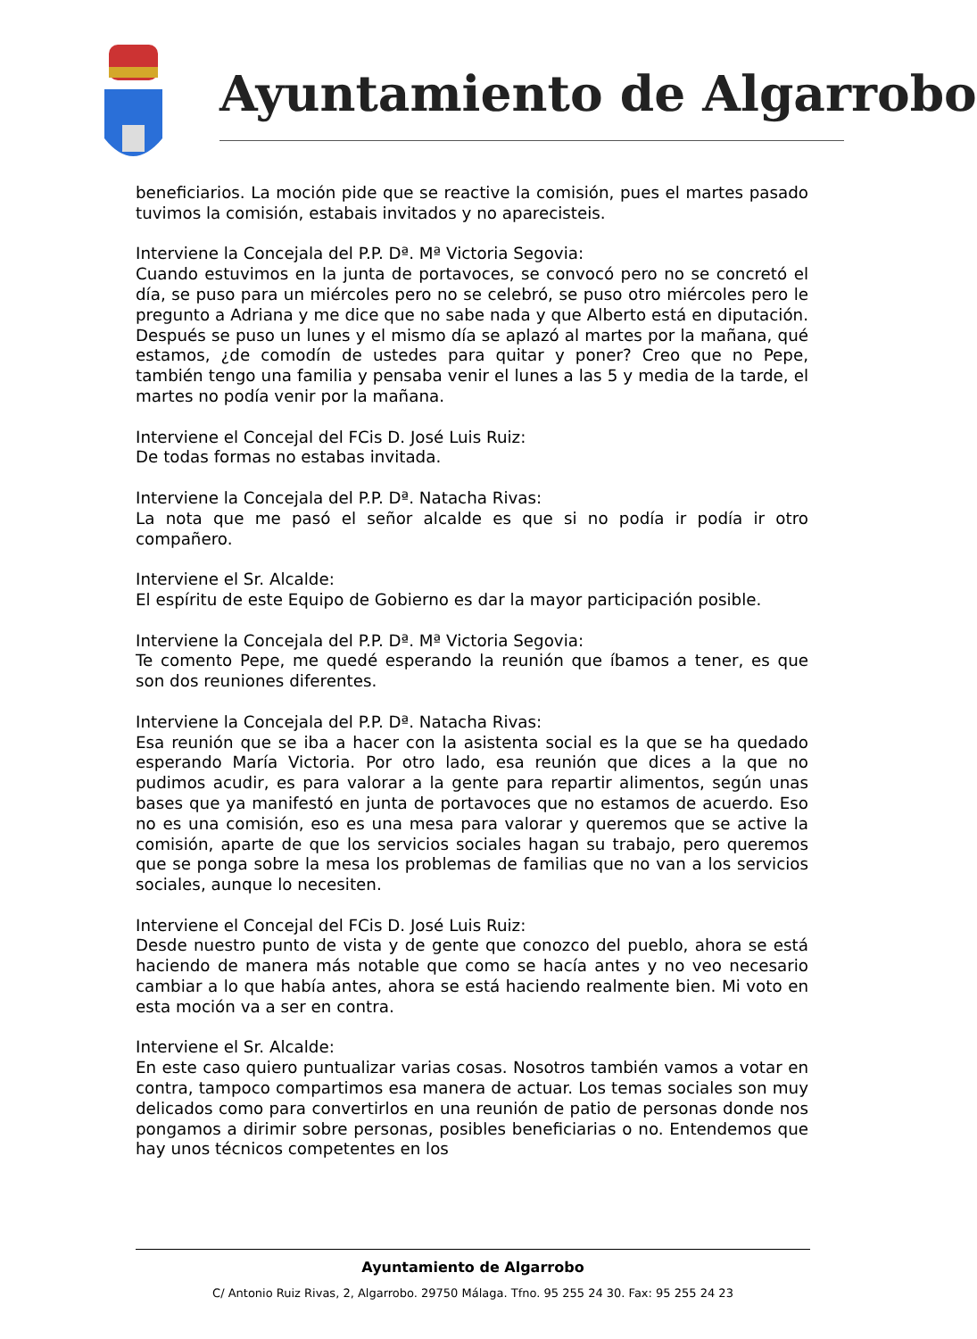Ayuntamiento de Algarrobo
beneficiarios. La moción pide que se reactive la comisión, pues el martes pasado tuvimos la comisión, estabais invitados y no aparecisteis.
Interviene la Concejala del P.P. Dª. Mª Victoria Segovia:
Cuando estuvimos en la junta de portavoces, se convocó pero no se concretó el día, se puso para un miércoles pero no se celebró, se puso otro miércoles pero le pregunto a Adriana y me dice que no sabe nada y que Alberto está en diputación. Después se puso un lunes y el mismo día se aplazó al martes por la mañana, qué estamos, ¿de comodín de ustedes para quitar y poner? Creo que no Pepe, también tengo una familia y pensaba venir el lunes a las 5 y media de la tarde, el martes no podía venir por la mañana.
Interviene el Concejal del FCis D. José Luis Ruiz:
De todas formas no estabas invitada.
Interviene la Concejala del P.P. Dª. Natacha Rivas:
La nota que me pasó el señor alcalde es que si no podía ir podía ir otro compañero.
Interviene el Sr. Alcalde:
El espíritu de este Equipo de Gobierno es dar la mayor participación posible.
Interviene la Concejala del P.P. Dª. Mª Victoria Segovia:
Te comento Pepe, me quedé esperando la reunión que íbamos a tener, es que son dos reuniones diferentes.
Interviene la Concejala del P.P. Dª. Natacha Rivas:
Esa reunión que se iba a hacer con la asistenta social es la que se ha quedado esperando María Victoria. Por otro lado, esa reunión que dices a la que no pudimos acudir, es para valorar a la gente para repartir alimentos, según unas bases que ya manifestó en junta de portavoces que no estamos de acuerdo. Eso no es una comisión, eso es una mesa para valorar y queremos que se active la comisión, aparte de que los servicios sociales hagan su trabajo, pero queremos que se ponga sobre la mesa los problemas de familias que no van a los servicios sociales, aunque lo necesiten.
Interviene el Concejal del FCis D. José Luis Ruiz:
Desde nuestro punto de vista y de gente que conozco del pueblo, ahora se está haciendo de manera más notable que como se hacía antes y no veo necesario cambiar a lo que había antes, ahora se está haciendo realmente bien. Mi voto en esta moción va a ser en contra.
Interviene el Sr. Alcalde:
En este caso quiero puntualizar varias cosas. Nosotros también vamos a votar en contra, tampoco compartimos esa manera de actuar. Los temas sociales son muy delicados como para convertirlos en una reunión de patio de personas donde nos pongamos a dirimir sobre personas, posibles beneficiarias o no. Entendemos que hay unos técnicos competentes en los
Ayuntamiento de Algarrobo
C/ Antonio Ruiz Rivas, 2, Algarrobo. 29750 Málaga. Tfno. 95 255 24 30. Fax: 95 255 24 23